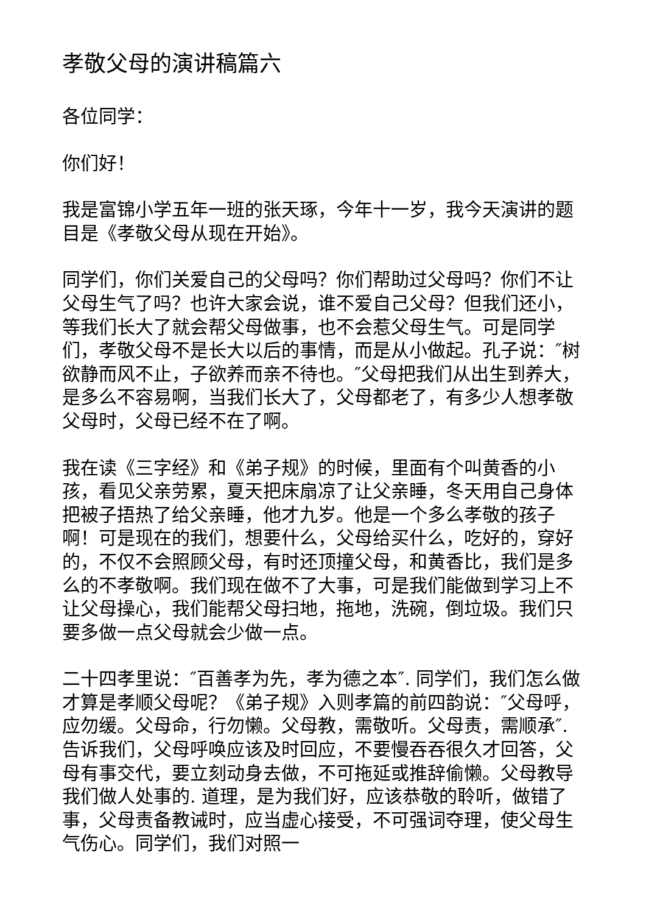孝敬父母的演讲稿篇六
各位同学：
你们好！
我是富锦小学五年一班的张天琢，今年十一岁，我今天演讲的题目是《孝敬父母从现在开始》。
同学们，你们关爱自己的父母吗？你们帮助过父母吗？你们不让父母生气了吗？也许大家会说，谁不爱自己父母？但我们还小，等我们长大了就会帮父母做事，也不会惹父母生气。可是同学们，孝敬父母不是长大以后的事情，而是从小做起。孔子说：″树欲静而风不止，子欲养而亲不待也。″父母把我们从出生到养大，是多么不容易啊，当我们长大了，父母都老了，有多少人想孝敬父母时，父母已经不在了啊。
我在读《三字经》和《弟子规》的时候，里面有个叫黄香的小孩，看见父亲劳累，夏天把床扇凉了让父亲睡，冬天用自己身体把被子捂热了给父亲睡，他才九岁。他是一个多么孝敬的孩子啊！可是现在的我们，想要什么，父母给买什么，吃好的，穿好的，不仅不会照顾父母，有时还顶撞父母，和黄香比，我们是多么的不孝敬啊。我们现在做不了大事，可是我们能做到学习上不让父母操心，我们能帮父母扫地，拖地，洗碗，倒垃圾。我们只要多做一点父母就会少做一点。
二十四孝里说：″百善孝为先，孝为德之本″. 同学们，我们怎么做才算是孝顺父母呢？《弟子规》入则孝篇的前四韵说：″父母呼，应勿缓。父母命，行勿懒。父母教，需敬听。父母责，需顺承″. 告诉我们，父母呼唤应该及时回应，不要慢吞吞很久才回答，父母有事交代，要立刻动身去做，不可拖延或推辞偷懒。父母教导我们做人处事的. 道理，是为我们好，应该恭敬的聆听，做错了事，父母责备教诫时，应当虚心接受，不可强词夺理，使父母生气伤心。同学们，我们对照一